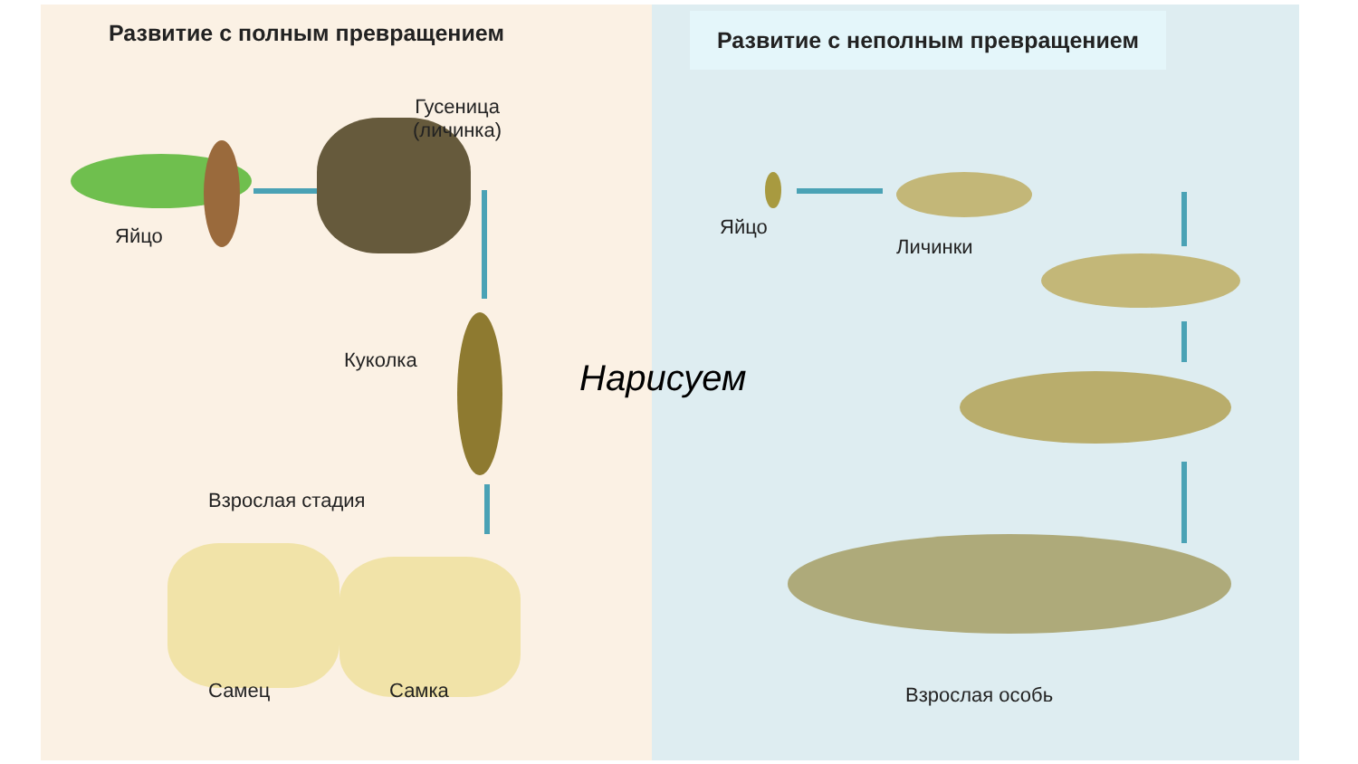Развитие с полным превращением
Развитие с неполным превращением
Яйцо
Гусеница
(личинка)
Куколка Нарисуем
Взрослая стадия
Самец Самка
Яйцо
Личинки
Взрослая особь